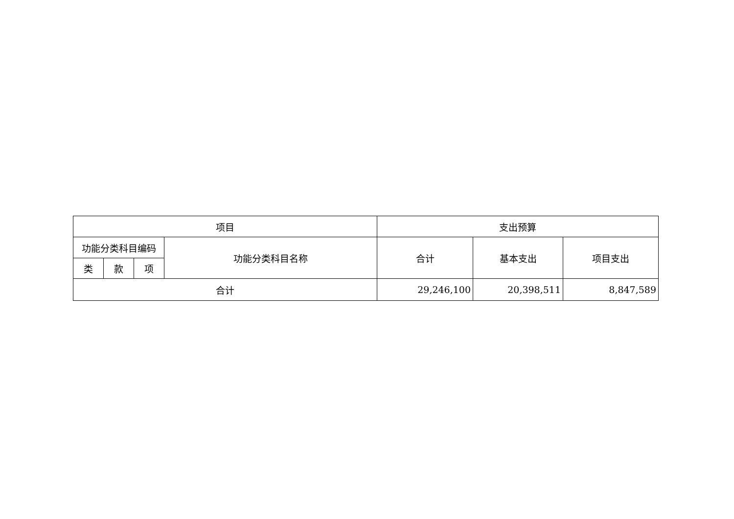| 项目 | | | | 支出预算 | | |
| --- | --- | --- | --- | --- | --- | --- |
| 功能分类科目编码 | | | 功能分类科目名称 | 合计 | 基本支出 | 项目支出 |
| 类 | 款 | 项 | | | | |
| 合计 | | | | 29,246,100 | 20,398,511 | 8,847,589 |